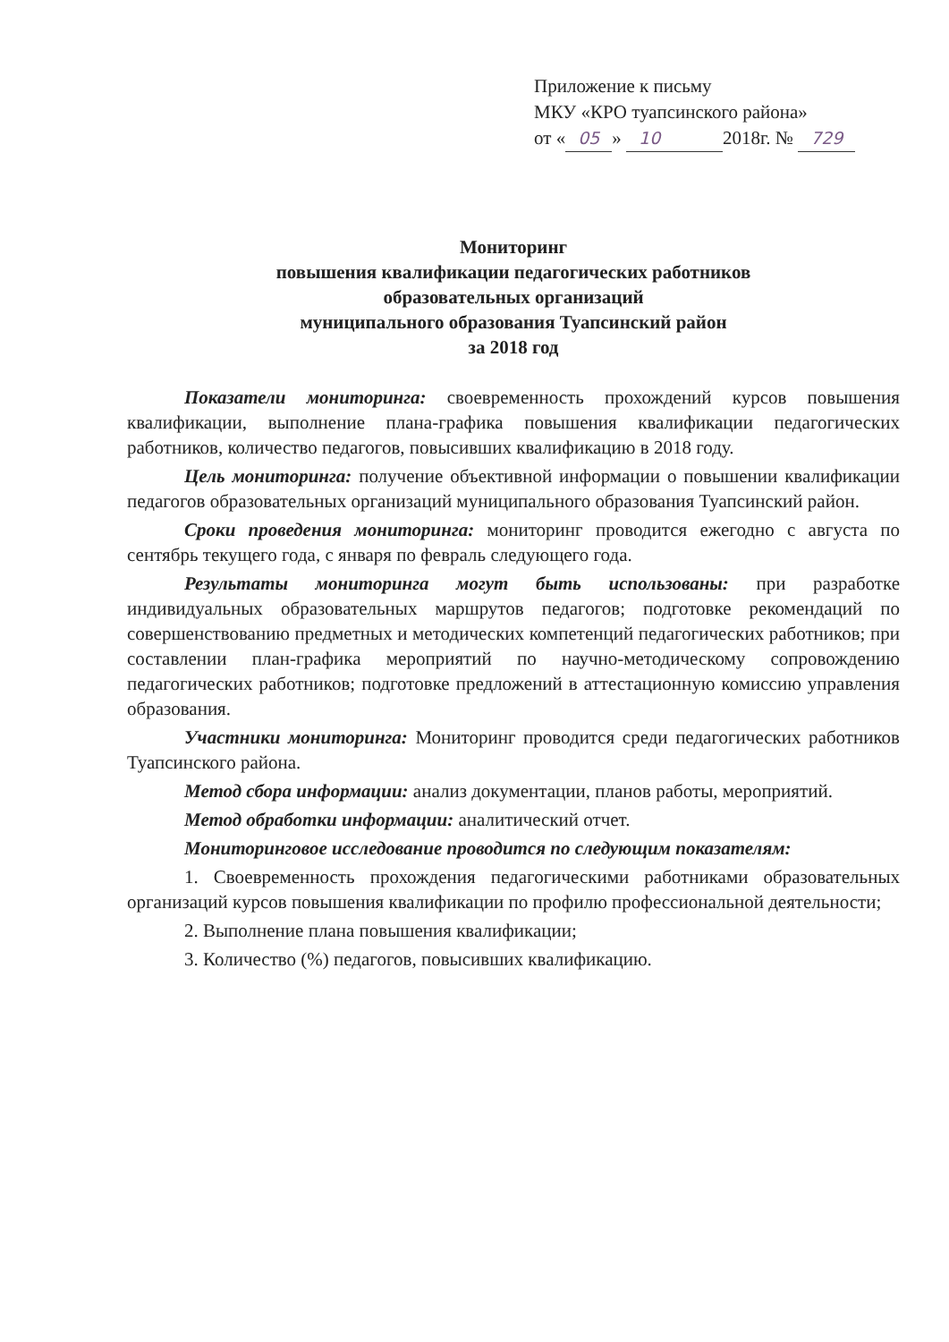Приложение к письму
МКУ «КРО туапсинского района»
от « 05 » 10 2018г. № 729
Мониторинг
повышения квалификации педагогических работников
образовательных организаций
муниципального образования Туапсинский район
за 2018 год
Показатели мониторинга: своевременность прохождений курсов повышения квалификации, выполнение плана-графика повышения квалификации педагогических работников, количество педагогов, повысивших квалификацию в 2018 году.
Цель мониторинга: получение объективной информации о повышении квалификации педагогов образовательных организаций муниципального образования Туапсинский район.
Сроки проведения мониторинга: мониторинг проводится ежегодно с августа по сентябрь текущего года, с января по февраль следующего года.
Результаты мониторинга могут быть использованы: при разработке индивидуальных образовательных маршрутов педагогов; подготовке рекомендаций по совершенствованию предметных и методических компетенций педагогических работников; при составлении план-графика мероприятий по научно-методическому сопровождению педагогических работников; подготовке предложений в аттестационную комиссию управления образования.
Участники мониторинга: Мониторинг проводится среди педагогических работников Туапсинского района.
Метод сбора информации: анализ документации, планов работы, мероприятий.
Метод обработки информации: аналитический отчет.
Мониторинговое исследование проводится по следующим показателям:
1. Своевременность прохождения педагогическими работниками образовательных организаций курсов повышения квалификации по профилю профессиональной деятельности;
2. Выполнение плана повышения квалификации;
3. Количество (%) педагогов, повысивших квалификацию.